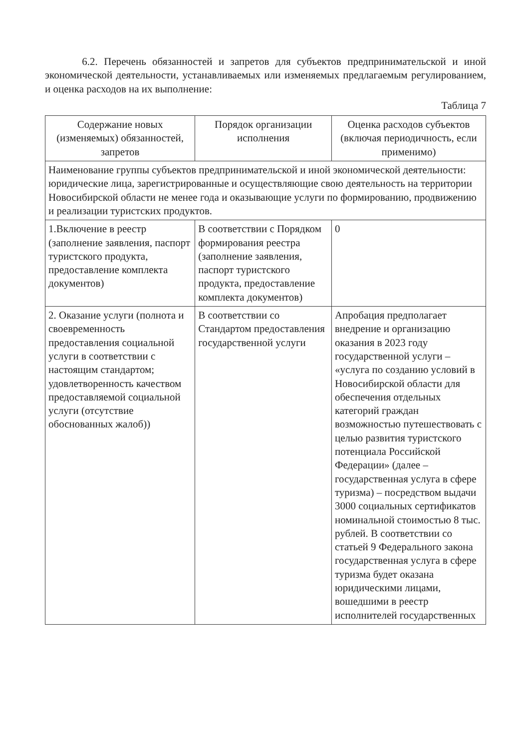6.2. Перечень обязанностей и запретов для субъектов предпринимательской и иной экономической деятельности, устанавливаемых или изменяемых предлагаемым регулированием, и оценка расходов на их выполнение:
Таблица 7
| Содержание новых (изменяемых) обязанностей, запретов | Порядок организации исполнения | Оценка расходов субъектов (включая периодичность, если применимо) |
| --- | --- | --- |
| Наименование группы субъектов предпринимательской и иной экономической деятельности: юридические лица, зарегистрированные и осуществляющие свою деятельность на территории Новосибирской области не менее года и оказывающие услуги по формированию, продвижению и реализации туристских продуктов. | | |
| 1.Включение в реестр (заполнение заявления, паспорт туристского продукта, предоставление комплекта документов) | В соответствии с Порядком формирования реестра (заполнение заявления, паспорт туристского продукта, предоставление комплекта документов) | 0 |
| 2. Оказание услуги (полнота и своевременность предоставления социальной услуги в соответствии с настоящим стандартом; удовлетворенность качеством предоставляемой социальной услуги (отсутствие обоснованных жалоб)) | В соответствии со Стандартом предоставления государственной услуги | Апробация предполагает внедрение и организацию оказания в 2023 году государственной услуги – «услуга по созданию условий в Новосибирской области для обеспечения отдельных категорий граждан возможностью путешествовать с целью развития туристского потенциала Российской Федерации» (далее – государственная услуга в сфере туризма) – посредством выдачи 3000 социальных сертификатов номинальной стоимостью 8 тыс. рублей. В соответствии со статьей 9 Федерального закона государственная услуга в сфере туризма будет оказана юридическими лицами, вошедшими в реестр исполнителей государственных |